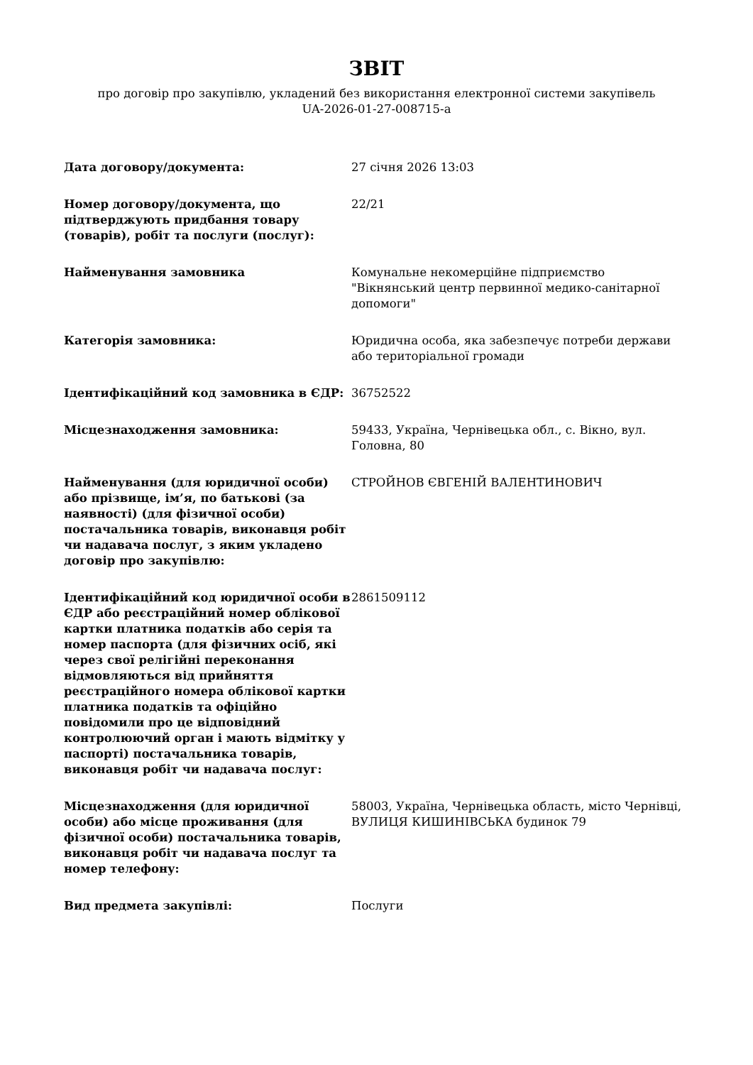ЗВІТ
про договір про закупівлю, укладений без використання електронної системи закупівель
UA-2026-01-27-008715-a
| Дата договору/документа: | 27 січня 2026 13:03 |
| Номер договору/документа, що підтверджують придбання товару (товарів), робіт та послуги (послуг): | 22/21 |
| Найменування замовника | Комунальне некомерційне підприємство "Вікнянський центр первинної медико-санітарної допомоги" |
| Категорія замовника: | Юридична особа, яка забезпечує потреби держави або територіальної громади |
| Ідентифікаційний код замовника в ЄДР: | 36752522 |
| Місцезнаходження замовника: | 59433, Україна, Чернівецька обл., с. Вікно, вул. Головна, 80 |
| Найменування (для юридичної особи) або прізвище, ім’я, по батькові (за наявності) (для фізичної особи) постачальника товарів, виконавця робіт чи надавача послуг, з яким укладено договір про закупівлю: | СТРОЙНОВ ЄВГЕНІЙ ВАЛЕНТИНОВИЧ |
| Ідентифікаційний код юридичної особи в ЄДР або реєстраційний номер облікової картки платника податків або серія та номер паспорта (для фізичних осіб, які через свої релігійні переконання відмовляються від прийняття реєстраційного номера облікової картки платника податків та офіційно повідомили про це відповідний контролюючий орган і мають відмітку у паспорті) постачальника товарів, виконавця робіт чи надавача послуг: | 2861509112 |
| Місцезнаходження (для юридичної особи) або місце проживання (для фізичної особи) постачальника товарів, виконавця робіт чи надавача послуг та номер телефону: | 58003, Україна, Чернівецька область, місто Чернівці, ВУЛИЦЯ КИШИНІВСЬКА будинок 79 |
| Вид предмета закупівлі: | Послуги |